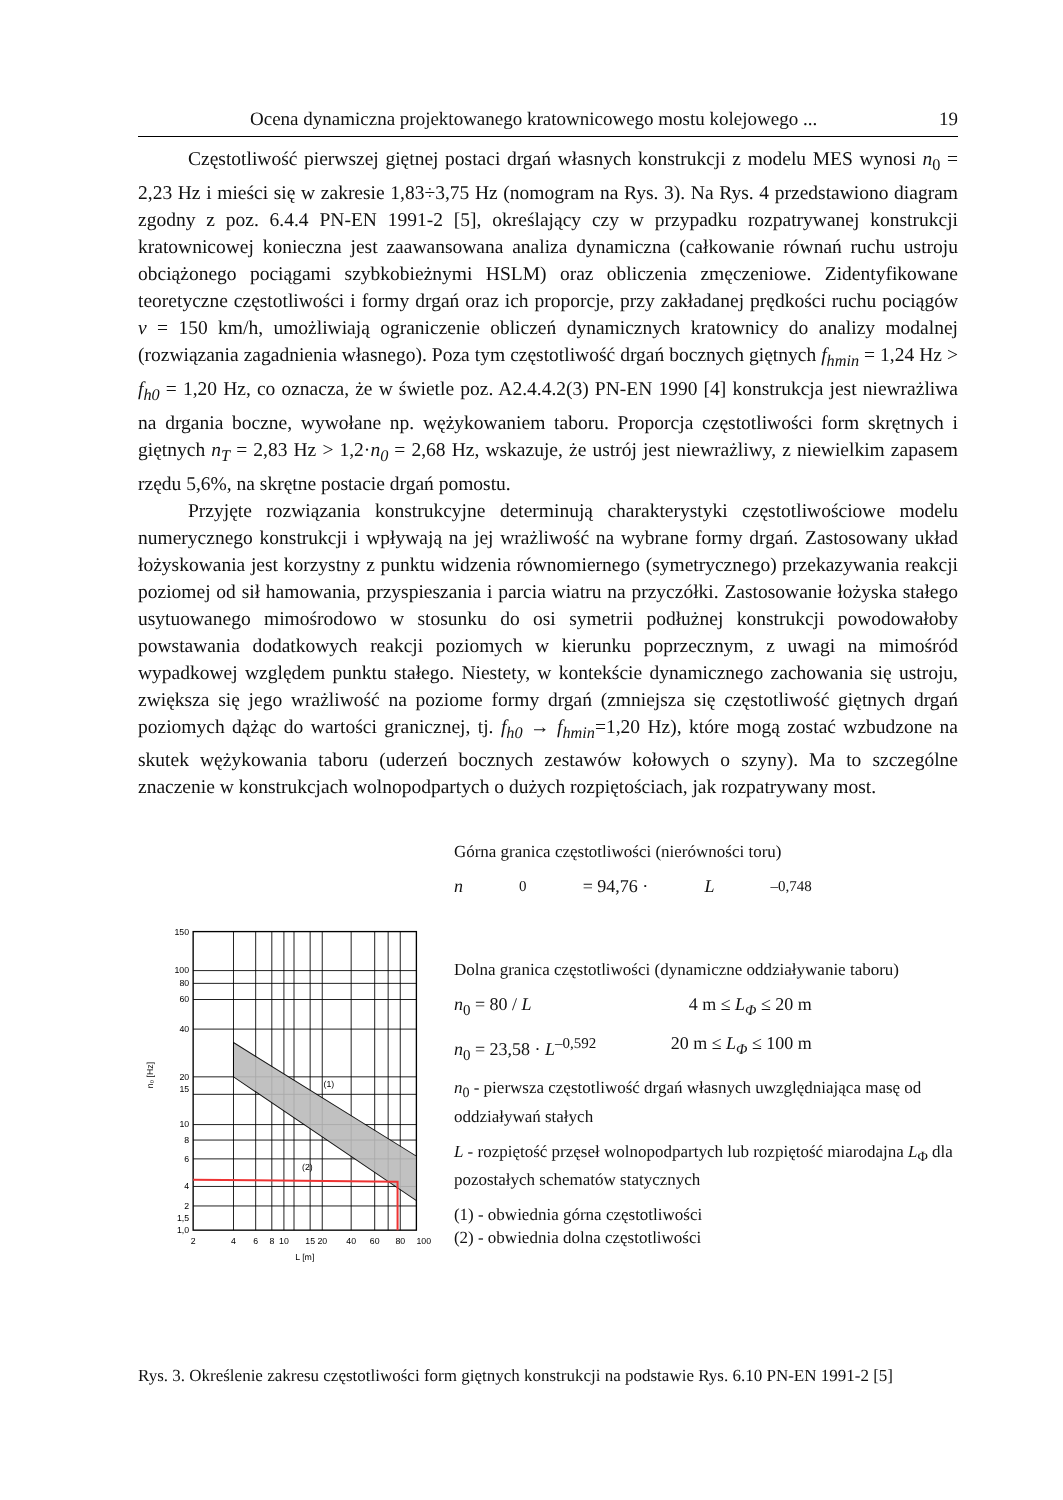Ocena dynamiczna projektowanego kratownicowego mostu kolejowego ... 19
Częstotliwość pierwszej giętnej postaci drgań własnych konstrukcji z modelu MES wynosi n<sub>0</sub> = 2,23 Hz i mieści się w zakresie 1,83÷3,75 Hz (nomogram na Rys. 3). Na Rys. 4 przedstawiono diagram zgodny z poz. 6.4.4 PN-EN 1991-2 [5], określający czy w przypadku rozpatrywanej konstrukcji kratownicowej konieczna jest zaawansowana analiza dynamiczna (całkowanie równań ruchu ustroju obciążonego pociągami szybkobieżnymi HSLM) oraz obliczenia zmęczeniowe. Zidentyfikowane teoretyczne częstotliwości i formy drgań oraz ich proporcje, przy zakładanej prędkości ruchu pociągów v = 150 km/h, umożliwiają ograniczenie obliczeń dynamicznych kratownicy do analizy modalnej (rozwiązania zagadnienia własnego). Poza tym częstotliwość drgań bocznych giętnych f<sub>hmin</sub> = 1,24 Hz > f<sub>h0</sub> = 1,20 Hz, co oznacza, że w świetle poz. A2.4.4.2(3) PN-EN 1990 [4] konstrukcja jest niewrażliwa na drgania boczne, wywołane np. wężykowaniem taboru. Proporcja częstotliwości form skrętnych i giętnych n<sub>T</sub> = 2,83 Hz > 1,2·n<sub>0</sub> = 2,68 Hz, wskazuje, że ustrój jest niewrażliwy, z niewielkim zapasem rzędu 5,6%, na skrętne postacie drgań pomostu.
Przyjęte rozwiązania konstrukcyjne determinują charakterystyki częstotliwościowe modelu numerycznego konstrukcji i wpływają na jej wrażliwość na wybrane formy drgań. Zastosowany układ łożyskowania jest korzystny z punktu widzenia równomiernego (symetrycznego) przekazywania reakcji poziomej od sił hamowania, przyspieszania i parcia wiatru na przyczółki. Zastosowanie łożyska stałego usytuowanego mimośrodowo w stosunku do osi symetrii podłużnej konstrukcji powodowałoby powstawania dodatkowych reakcji poziomych w kierunku poprzecznym, z uwagi na mimośród wypadkowej względem punktu stałego. Niestety, w kontekście dynamicznego zachowania się ustroju, zwiększa się jego wrażliwość na poziome formy drgań (zmniejsza się częstotliwość giętnych drgań poziomych dążąc do wartości granicznej, tj. f<sub>h0</sub> → f<sub>hmin</sub>=1,20 Hz), które mogą zostać wzbudzone na skutek wężykowania taboru (uderzeń bocznych zestawów kołowych o szyny). Ma to szczególne znaczenie w konstrukcjach wolnopodpartych o dużych rozpiętościach, jak rozpatrywany most.
150
100
80
60
40
20
15
10
8
6
4
1,5
2
1,0
2
4
6
8
10
15
20
40
60
80
100
L [m]
(1)
(2)
n₀ [Hz]
Górna granica częstotliwości (nierówności toru)
n<sub>0</sub> = 94,76 · L<sup>–0,748</sup>
Dolna granica częstotliwości (dynamiczne oddziaływanie taboru)
n<sub>0</sub> = 80 / L 4 m ≤ L<sub>Φ</sub> ≤ 20 m
n<sub>0</sub> = 23,58 · L<sup>–0,592</sup> 20 m ≤ L<sub>Φ</sub> ≤ 100 m
n<sub>0</sub> - pierwsza częstotliwość drgań własnych uwzględniająca masę od oddziaływań stałych
L - rozpiętość przęseł wolnopodpartych lub rozpiętość miarodajna L<sub>Φ</sub> dla pozostałych schematów statycznych
(1) - obwiednia górna częstotliwości
(2) - obwiednia dolna częstotliwości
Rys. 3. Określenie zakresu częstotliwości form giętnych konstrukcji na podstawie Rys. 6.10 PN-EN 1991-2 [5]